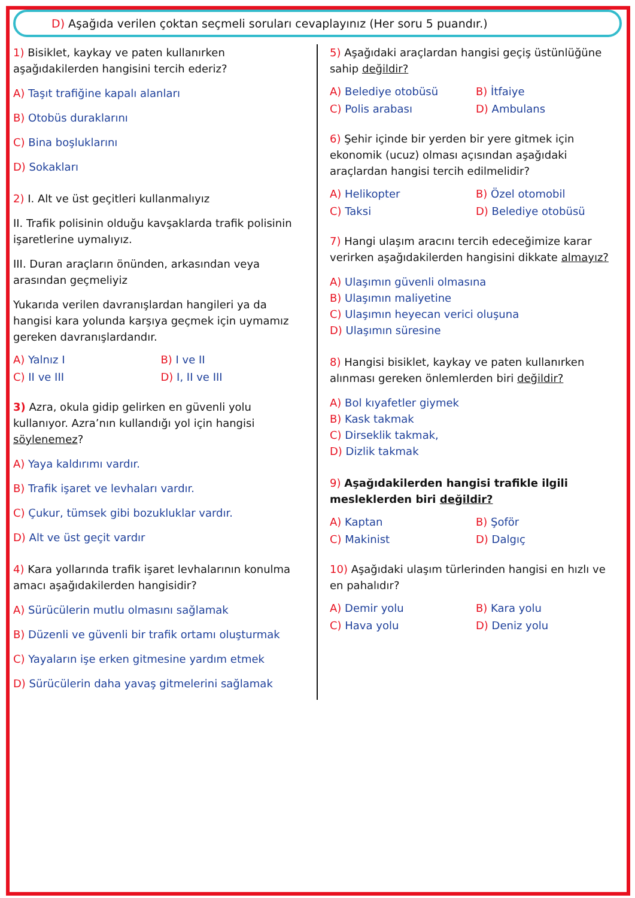D) Aşağıda verilen çoktan seçmeli soruları cevaplayınız (Her soru 5 puandır.)
1) Bisiklet, kaykay ve paten kullanırken aşağıdakilerden hangisini tercih ederiz?
A) Taşıt trafiğine kapalı alanları
B) Otobüs duraklarını
C) Bina boşluklarını
D) Sokakları
2) I. Alt ve üst geçitleri kullanmalıyız
II. Trafik polisinin olduğu kavşaklarda trafik polisinin işaretlerine uymalıyız.
III. Duran araçların önünden, arkasından veya arasından geçmeliyiz
Yukarıda verilen davranışlardan hangileri ya da hangisi kara yolunda karşıya geçmek için uymamız gereken davranışlardandır.
A) Yalnız I B) I ve II C) II ve III D) I, II ve III
3) Azra, okula gidip gelirken en güvenli yolu kullanıyor. Azra’nın kullandığı yol için hangisi söylenemez?
A) Yaya kaldırımı vardır.
B) Trafik işaret ve levhaları vardır.
C) Çukur, tümsek gibi bozukluklar vardır.
D) Alt ve üst geçit vardır
4) Kara yollarında trafik işaret levhalarının konulma amacı aşağıdakilerden hangisidir?
A) Sürücülerin mutlu olmasını sağlamak
B) Düzenli ve güvenli bir trafik ortamı oluşturmak
C) Yayaların işe erken gitmesine yardım etmek
D) Sürücülerin daha yavaş gitmelerini sağlamak
5) Aşağıdaki araçlardan hangisi geçiş üstünlüğüne sahip değildir?
A) Belediye otobüsü B) İtfaiye C) Polis arabası D) Ambulans
6) Şehir içinde bir yerden bir yere gitmek için ekonomik (ucuz) olması açısından aşağıdaki araçlardan hangisi tercih edilmelidir?
A) Helikopter B) Özel otomobil C) Taksi D) Belediye otobüsü
7) Hangi ulaşım aracını tercih edeceğimize karar verirken aşağıdakilerden hangisini dikkate almayız?
A) Ulaşımın güvenli olmasına
B) Ulaşımın maliyetine
C) Ulaşımın heyecan verici oluşuna
D) Ulaşımın süresine
8) Hangisi bisiklet, kaykay ve paten kullanırken alınması gereken önlemlerden biri değildir?
A) Bol kıyafetler giymek
B) Kask takmak
C) Dirseklik takmak,
D) Dizlik takmak
9) Aşağıdakilerden hangisi trafikle ilgili mesleklerden biri değildir?
A) Kaptan B) Şoför C) Makinist D) Dalgıç
10) Aşağıdaki ulaşım türlerinden hangisi en hızlı ve en pahalıdır?
A) Demir yolu B) Kara yolu C) Hava yolu D) Deniz yolu